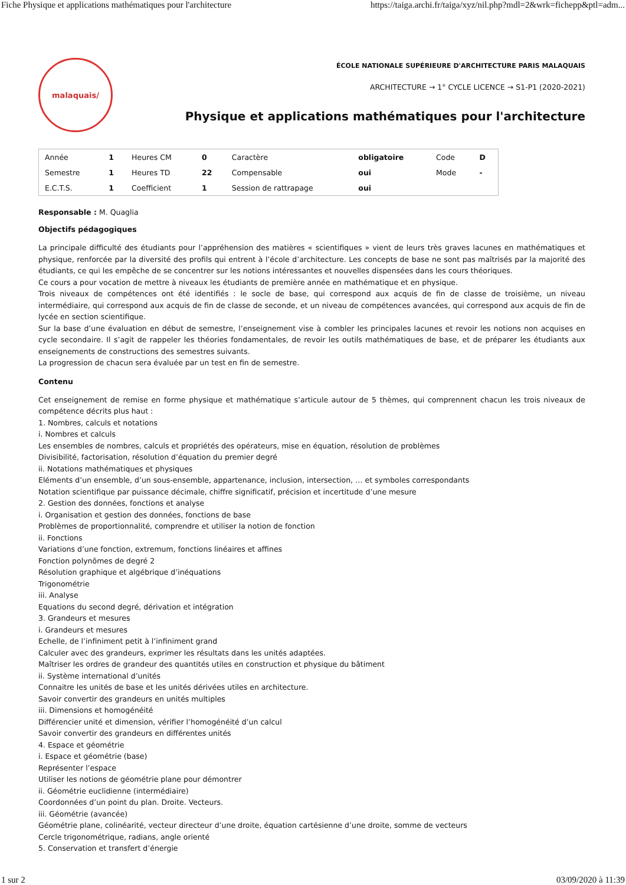Fiche Physique et applications mathématiques pour l'architecture https://taiga.archi.fr/taiga/xyz/nil.php?mdl=2&wrk=fichepp&ptl=adm...
malaquais/
ÉCOLE NATIONALE SUPÉRIEURE D'ARCHITECTURE PARIS MALAQUAIS
ARCHITECTURE → 1° CYCLE LICENCE → S1-P1 (2020-2021)
Physique et applications mathématiques pour l'architecture
| Année | 1 | Heures CM | 0 | Caractère | obligatoire | Code | D |
| Semestre | 1 | Heures TD | 22 | Compensable | oui | Mode | - |
| E.C.T.S. | 1 | Coefficient | 1 | Session de rattrapage | oui | | |
Responsable : M. Quaglia
Objectifs pédagogiques
La principale difficulté des étudiants pour l’appréhension des matières « scientifiques » vient de leurs très graves lacunes en mathématiques et physique, renforcée par la diversité des profils qui entrent à l’école d’architecture. Les concepts de base ne sont pas maîtrisés par la majorité des étudiants, ce qui les empêche de se concentrer sur les notions intéressantes et nouvelles dispensées dans les cours théoriques.
Ce cours a pour vocation de mettre à niveaux les étudiants de première année en mathématique et en physique.
Trois niveaux de compétences ont été identifiés : le socle de base, qui correspond aux acquis de fin de classe de troisième, un niveau intermédiaire, qui correspond aux acquis de fin de classe de seconde, et un niveau de compétences avancées, qui correspond aux acquis de fin de lycée en section scientifique.
Sur la base d’une évaluation en début de semestre, l’enseignement vise à combler les principales lacunes et revoir les notions non acquises en cycle secondaire. Il s’agit de rappeler les théories fondamentales, de revoir les outils mathématiques de base, et de préparer les étudiants aux enseignements de constructions des semestres suivants.
La progression de chacun sera évaluée par un test en fin de semestre.
Contenu
Cet enseignement de remise en forme physique et mathématique s’articule autour de 5 thèmes, qui comprennent chacun les trois niveaux de compétence décrits plus haut :
1. Nombres, calculs et notations
i. Nombres et calculs
Les ensembles de nombres, calculs et propriétés des opérateurs, mise en équation, résolution de problèmes
Divisibilité, factorisation, résolution d’équation du premier degré
ii. Notations mathématiques et physiques
Eléments d’un ensemble, d’un sous-ensemble, appartenance, inclusion, intersection, … et symboles correspondants
Notation scientifique par puissance décimale, chiffre significatif, précision et incertitude d’une mesure
2. Gestion des données, fonctions et analyse
i. Organisation et gestion des données, fonctions de base
Problèmes de proportionnalité, comprendre et utiliser la notion de fonction
ii. Fonctions
Variations d’une fonction, extremum, fonctions linéaires et affines
Fonction polynômes de degré 2
Résolution graphique et algébrique d’inéquations
Trigonométrie
iii. Analyse
Equations du second degré, dérivation et intégration
3. Grandeurs et mesures
i. Grandeurs et mesures
Echelle, de l’infiniment petit à l’infiniment grand
Calculer avec des grandeurs, exprimer les résultats dans les unités adaptées.
Maîtriser les ordres de grandeur des quantités utiles en construction et physique du bâtiment
ii. Système international d’unités
Connaitre les unités de base et les unités dérivées utiles en architecture.
Savoir convertir des grandeurs en unités multiples
iii. Dimensions et homogénéité
Différencier unité et dimension, vérifier l’homogénéité d’un calcul
Savoir convertir des grandeurs en différentes unités
4. Espace et géométrie
i. Espace et géométrie (base)
Représenter l’espace
Utiliser les notions de géométrie plane pour démontrer
ii. Géométrie euclidienne (intermédiaire)
Coordonnées d’un point du plan. Droite. Vecteurs.
iii. Géométrie (avancée)
Géométrie plane, colinéarité, vecteur directeur d’une droite, équation cartésienne d’une droite, somme de vecteurs
Cercle trigonométrique, radians, angle orienté
5. Conservation et transfert d’énergie
1 sur 2 03/09/2020 à 11:39